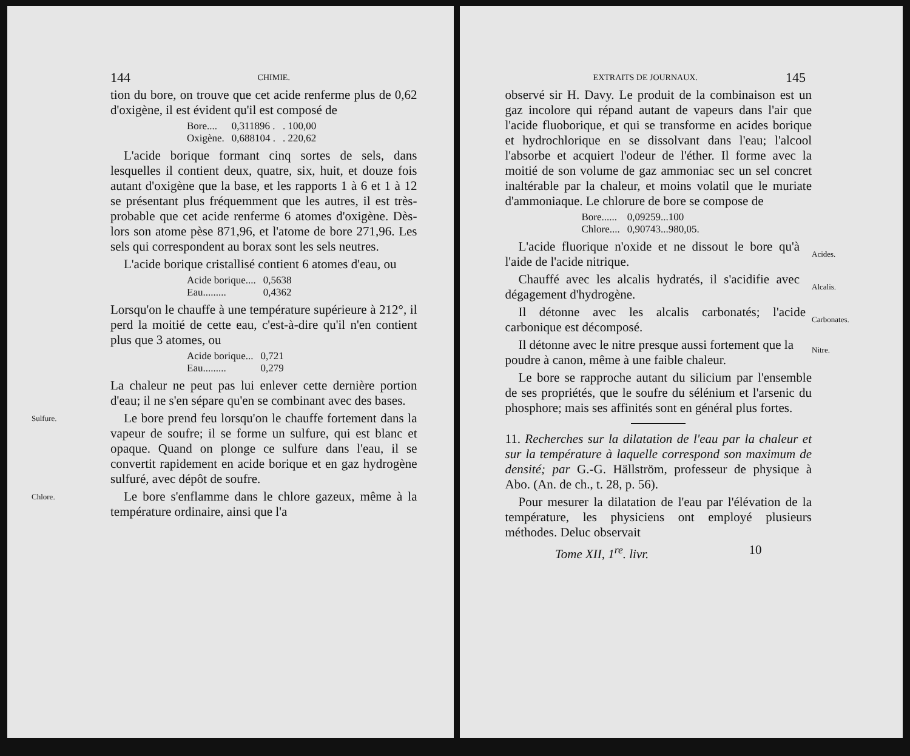144 CHIMIE.
tion du bore, on trouve que cet acide renferme plus de 0,62 d'oxigène, il est évident qu'il est composé de
| Bore.... | 0,311896 . | . 100,00 |
| Oxigène. | 0,688104 . | . 220,62 |
L'acide borique formant cinq sortes de sels, dans lesquelles il contient deux, quatre, six, huit, et douze fois autant d'oxigène que la base, et les rapports 1 à 6 et 1 à 12 se présentant plus fréquemment que les autres, il est très-probable que cet acide renferme 6 atomes d'oxigène. Dès-lors son atome pèse 871,96, et l'atome de bore 271,96. Les sels qui correspondent au borax sont les sels neutres.
L'acide borique cristallisé contient 6 atomes d'eau, ou
| Acide borique.... | 0,5638 |
| Eau......... | 0,4362 |
Lorsqu'on le chauffe à une température supérieure à 212°, il perd la moitié de cette eau, c'est-à-dire qu'il n'en contient plus que 3 atomes, ou
| Acide borique... | 0,721 |
| Eau......... | 0,279 |
La chaleur ne peut pas lui enlever cette dernière portion d'eau; il ne s'en sépare qu'en se combinant avec des bases.
Sulfure.
Le bore prend feu lorsqu'on le chauffe fortement dans la vapeur de soufre; il se forme un sulfure, qui est blanc et opaque. Quand on plonge ce sulfure dans l'eau, il se convertit rapidement en acide borique et en gaz hydrogène sulfuré, avec dépôt de soufre.
Chlore.
Le bore s'enflamme dans le chlore gazeux, même à la température ordinaire, ainsi que l'a
EXTRAITS DE JOURNAUX. 145
observé sir H. Davy. Le produit de la combinaison est un gaz incolore qui répand autant de vapeurs dans l'air que l'acide fluoborique, et qui se transforme en acides borique et hydrochlorique en se dissolvant dans l'eau; l'alcool l'absorbe et acquiert l'odeur de l'éther. Il forme avec la moitié de son volume de gaz ammoniac sec un sel concret inaltérable par la chaleur, et moins volatil que le muriate d'ammoniaque. Le chlorure de bore se compose de
| Bore...... | 0,09259...100 |
| Chlore.... | 0,90743...980,05. |
L'acide fluorique n'oxide et ne dissout le bore qu'à l'aide de l'acide nitrique.
Acides.
Chauffé avec les alcalis hydratés, il s'acidifie avec dégagement d'hydrogène.
Alcalis.
Il détonne avec les alcalis carbonatés; l'acide carbonique est décomposé.
Carbonates.
Il détonne avec le nitre presque aussi fortement que la poudre à canon, même à une faible chaleur.
Nitre.
Le bore se rapproche autant du silicium par l'ensemble de ses propriétés, que le soufre du sélénium et l'arsenic du phosphore; mais ses affinités sont en général plus fortes.
11. Recherches sur la dilatation de l'eau par la chaleur et sur la température à laquelle correspond son maximum de densité; par G.-G. Hällström, professeur de physique à Abo. (An. de ch., t. 28, p. 56).
Pour mesurer la dilatation de l'eau par l'élévation de la température, les physiciens ont employé plusieurs méthodes. Deluc observait
Tome XII, 1<sup>re</sup>. livr. 10